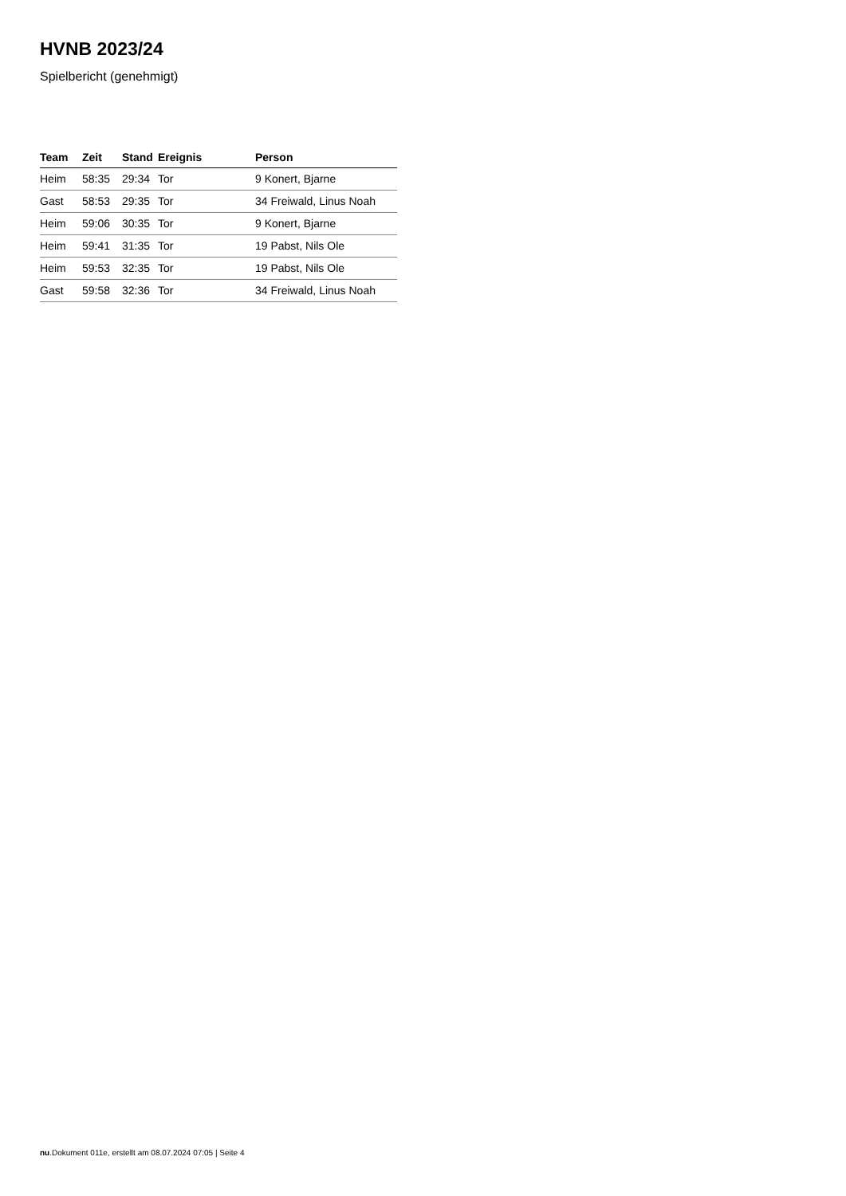HVNB 2023/24
Spielbericht (genehmigt)
| Team | Zeit | Stand | Ereignis | Person |
| --- | --- | --- | --- | --- |
| Heim | 58:35 | 29:34 | Tor | 9 Konert, Bjarne |
| Gast | 58:53 | 29:35 | Tor | 34 Freiwald, Linus Noah |
| Heim | 59:06 | 30:35 | Tor | 9 Konert, Bjarne |
| Heim | 59:41 | 31:35 | Tor | 19 Pabst, Nils Ole |
| Heim | 59:53 | 32:35 | Tor | 19 Pabst, Nils Ole |
| Gast | 59:58 | 32:36 | Tor | 34 Freiwald, Linus Noah |
nu.Dokument 011e, erstellt am 08.07.2024 07:05 | Seite 4